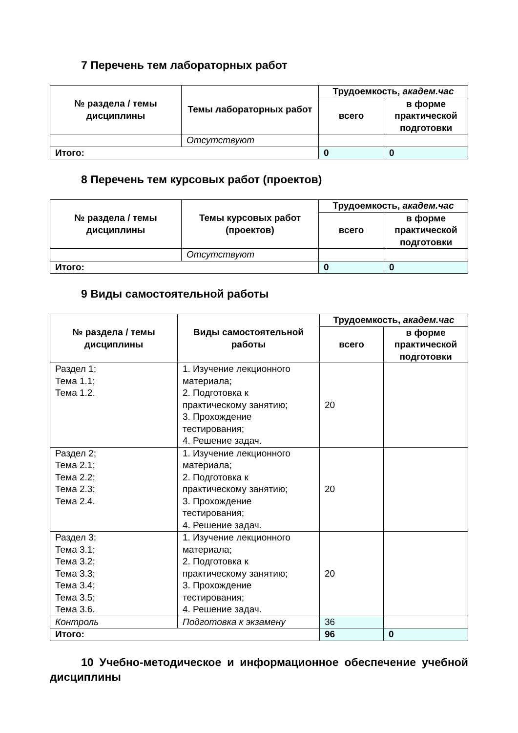7 Перечень тем лабораторных работ
| № раздела / темы дисциплины | Темы лабораторных работ | Трудоемкость, академ.час | |
| --- | --- | --- | --- |
| | | всего | в форме практической подготовки |
| | Отсутствуют | | |
| Итого: | | 0 | 0 |
8 Перечень тем курсовых работ (проектов)
| № раздела / темы дисциплины | Темы курсовых работ (проектов) | Трудоемкость, академ.час | |
| --- | --- | --- | --- |
| | | всего | в форме практической подготовки |
| | Отсутствуют | | |
| Итого: | | 0 | 0 |
9 Виды самостоятельной работы
| № раздела / темы дисциплины | Виды самостоятельной работы | Трудоемкость, академ.час | |
| --- | --- | --- | --- |
| | | всего | в форме практической подготовки |
| Раздел 1; Тема 1.1; Тема 1.2. | 1. Изучение лекционного материала; 2. Подготовка к практическому занятию; 3. Прохождение тестирования; 4. Решение задач. | 20 | |
| Раздел 2; Тема 2.1; Тема 2.2; Тема 2.3; Тема 2.4. | 1. Изучение лекционного материала; 2. Подготовка к практическому занятию; 3. Прохождение тестирования; 4. Решение задач. | 20 | |
| Раздел 3; Тема 3.1; Тема 3.2; Тема 3.3; Тема 3.4; Тема 3.5; Тема 3.6. | 1. Изучение лекционного материала; 2. Подготовка к практическому занятию; 3. Прохождение тестирования; 4. Решение задач. | 20 | |
| Контроль | Подготовка к экзамену | 36 | |
| Итого: | | 96 | 0 |
10 Учебно-методическое и информационное обеспечение учебной дисциплины